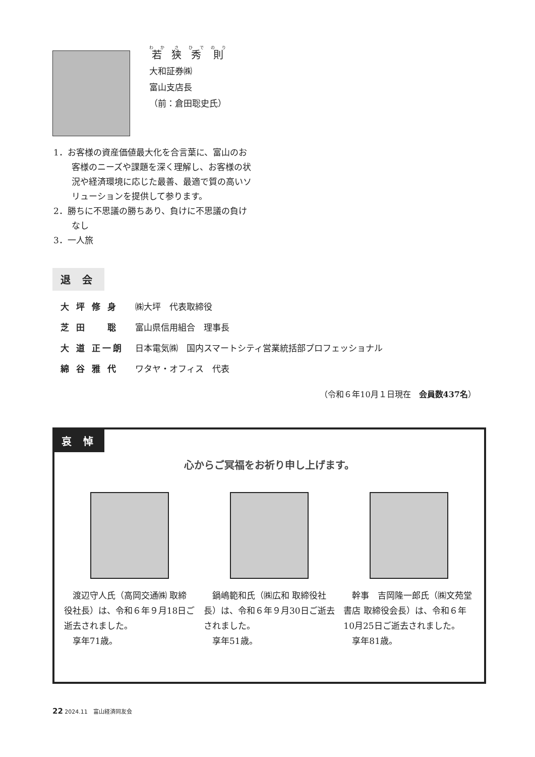若狭秀則
大和証券㈱
富山支店長
（前：倉田聡史氏）
1．お客様の資産価値最大化を合言葉に、富山のお客様のニーズや課題を深く理解し、お客様の状況や経済環境に応じた最善、最適で質の高いソリューションを提供して参ります。
2．勝ちに不思議の勝ちあり、負けに不思議の負けなし
3．一人旅
退 会
| 大 坪 修 身 | ㈱大坪 代表取締役 |
| 芝 田 聡 | 富山県信用組合 理事長 |
| 大 道 正一朗 | 日本電気㈱ 国内スマートシティ営業統括部プロフェッショナル |
| 綿 谷 雅 代 | ワタヤ・オフィス 代表 |
（令和６年10月１日現在　会員数437名）
哀 悼
心からご冥福をお祈り申し上げます。
渡辺守人氏（高岡交通㈱ 取締役社長）は、令和６年９月18日ご逝去されました。
享年71歳。
鍋嶋範和氏（㈱広和 取締役社長）は、令和６年９月30日ご逝去されました。
享年51歳。
幹事　吉岡隆一郎氏（㈱文苑堂書店 取締役会長）は、令和６年10月25日ご逝去されました。
享年81歳。
22 2024.11　富山経済同友会